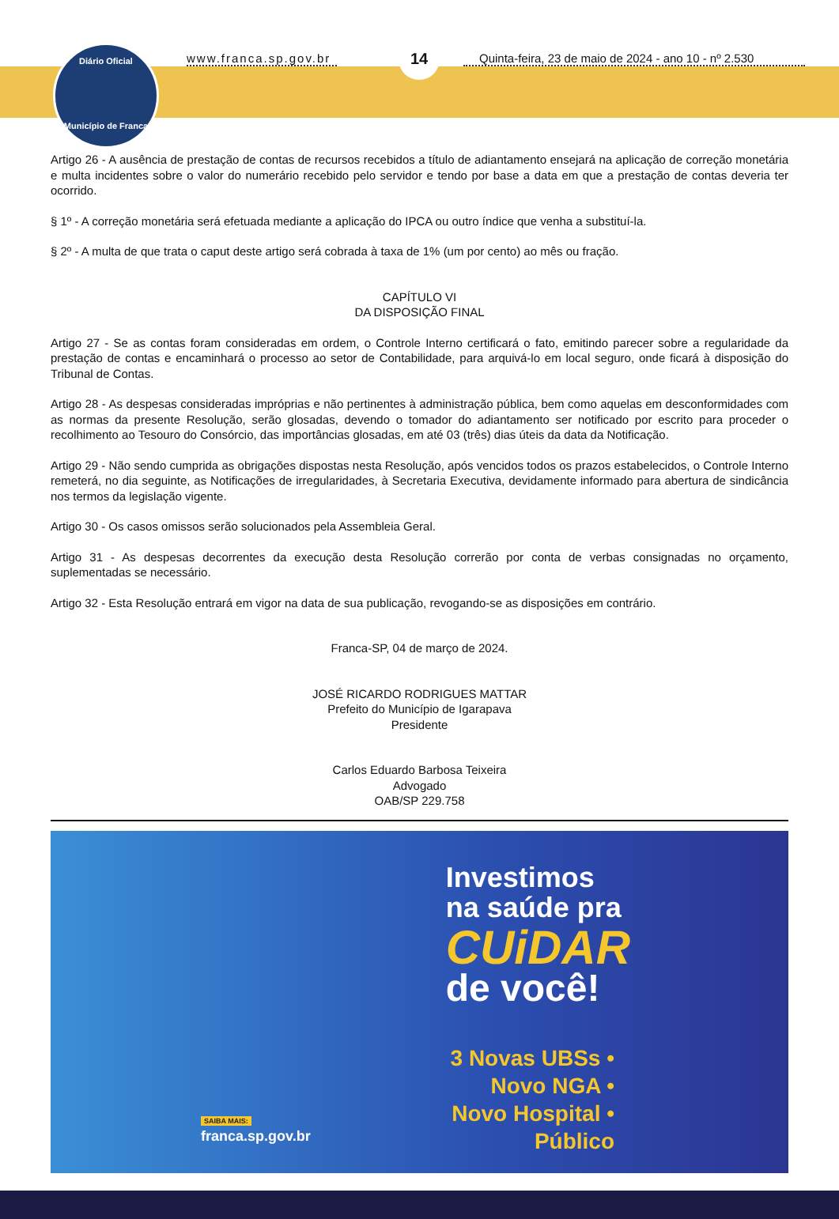Diário Oficial
Município de Franca
www.franca.sp.gov.br
14
Quinta-feira, 23 de maio de 2024 - ano 10 - nº 2.530
Artigo 26 - A ausência de prestação de contas de recursos recebidos a título de adiantamento ensejará na aplicação de correção monetária e multa incidentes sobre o valor do numerário recebido pelo servidor e tendo por base a data em que a prestação de contas deveria ter ocorrido.
§ 1º - A correção monetária será efetuada mediante a aplicação do IPCA ou outro índice que venha a substituí-la.
§ 2º - A multa de que trata o caput deste artigo será cobrada à taxa de 1% (um por cento) ao mês ou fração.
CAPÍTULO VI
DA DISPOSIÇÃO FINAL
Artigo 27 - Se as contas foram consideradas em ordem, o Controle Interno certificará o fato, emitindo parecer sobre a regularidade da prestação de contas e encaminhará o processo ao setor de Contabilidade, para arquivá-lo em local seguro, onde ficará à disposição do Tribunal de Contas.
Artigo 28 - As despesas consideradas impróprias e não pertinentes à administração pública, bem como aquelas em desconformidades com as normas da presente Resolução, serão glosadas, devendo o tomador do adiantamento ser notificado por escrito para proceder o recolhimento ao Tesouro do Consórcio, das importâncias glosadas, em até 03 (três) dias úteis da data da Notificação.
Artigo 29 - Não sendo cumprida as obrigações dispostas nesta Resolução, após vencidos todos os prazos estabelecidos, o Controle Interno remeterá, no dia seguinte, as Notificações de irregularidades, à Secretaria Executiva, devidamente informado para abertura de sindicância nos termos da legislação vigente.
Artigo 30 - Os casos omissos serão solucionados pela Assembleia Geral.
Artigo 31 - As despesas decorrentes da execução desta Resolução correrão por conta de verbas consignadas no orçamento, suplementadas se necessário.
Artigo 32 - Esta Resolução entrará em vigor na data de sua publicação, revogando-se as disposições em contrário.
Franca-SP, 04 de março de 2024.
JOSÉ RICARDO RODRIGUES MATTAR
Prefeito do Município de Igarapava
Presidente
Carlos Eduardo Barbosa Teixeira
Advogado
OAB/SP 229.758
Investimos
na saúde pra
CUiDAR
de você!
3 Novas UBSs •
Novo NGA •
Novo Hospital •
Público
SAIBA MAIS:
franca.sp.gov.br